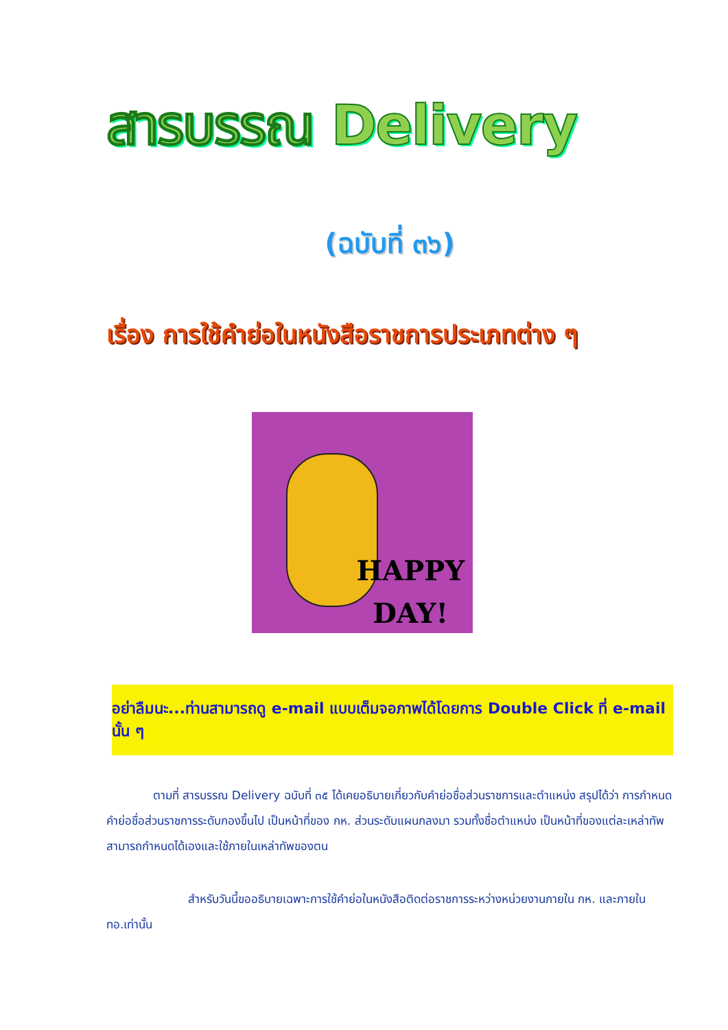สารบรรณ Delivery
(ฉบับที่ ๓๖)
เรื่อง การใช้คำย่อในหนังสือราชการประเภทต่าง ๆ
HAPPY
DAY!
อย่าลืมนะ...ท่านสามารถดู e-mail แบบเต็มจอภาพได้โดยการ Double Click ที่ e-mail นั้น ๆ
    ตามที่ สารบรรณ Delivery ฉบับที่ ๓๕ ได้เคยอธิบายเกี่ยวกับคำย่อชื่อส่วนราชการและตำแหน่ง สรุปได้ว่า การกำหนดคำย่อชื่อส่วนราชการระดับกองขึ้นไป เป็นหน้าที่ของ กห. ส่วนระดับแผนกลงมา รวมทั้งชื่อตำแหน่ง เป็นหน้าที่ของแต่ละเหล่าทัพ สามารถกำหนดได้เองและใช้ภายในเหล่าทัพของตน
       สำหรับวันนี้ขออธิบายเฉพาะการใช้คำย่อในหนังสือติดต่อราชการระหว่างหน่วยงานภายใน กห. และภายใน ทอ.เท่านั้น